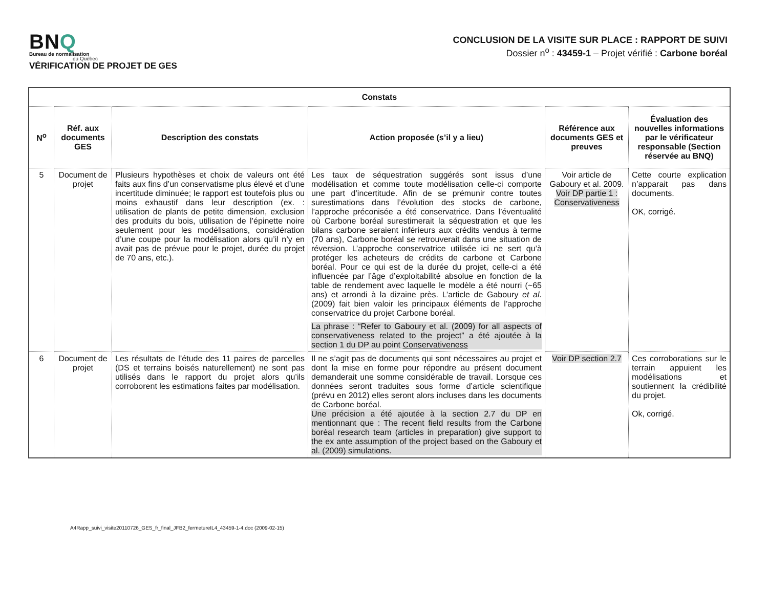BNQ
Bureau de normalisation
du Québec
VÉRIFICATION DE PROJET DE GES
CONCLUSION DE LA VISITE SUR PLACE : RAPPORT DE SUIVI
Dossier n<sup>o</sup> : 43459-1 – Projet vérifié : Carbone boréal
| Constats | | | | | |
| --- | --- | --- | --- | --- | --- |
| N<sup>o</sup> | Réf. aux documents GES | Description des constats | Action proposée (s’il y a lieu) | Référence aux documents GES et preuves | Évaluation des nouvelles informations par le vérificateur responsable (Section réservée au BNQ) |
| 5 | Document de projet | Plusieurs hypothèses et choix de valeurs ont été faits aux fins d’un conservatisme plus élevé et d’une incertitude diminuée; le rapport est toutefois plus ou moins exhaustif dans leur description (ex. : utilisation de plants de petite dimension, exclusion des produits du bois, utilisation de l’épinette noire seulement pour les modélisations, considération d’une coupe pour la modélisation alors qu’il n’y en avait pas de prévue pour le projet, durée du projet de 70 ans, etc.). | Les taux de séquestration suggérés sont issus d’une modélisation et comme toute modélisation celle-ci comporte une part d’incertitude. Afin de se prémunir contre toutes surestimations dans l’évolution des stocks de carbone, l’approche préconisée a été conservatrice. Dans l’éventualité où Carbone boréal surestimerait la séquestration et que les bilans carbone seraient inférieurs aux crédits vendus à terme (70 ans), Carbone boréal se retrouverait dans une situation de réversion. L’approche conservatrice utilisée ici ne sert qu’à protéger les acheteurs de crédits de carbone et Carbone boréal. Pour ce qui est de la durée du projet, celle-ci a été influencée par l’âge d’exploitabilité absolue en fonction de la table de rendement avec laquelle le modèle a été nourri (~65 ans) et arrondi à la dizaine près. L’article de Gaboury et al . (2009) fait bien valoir les principaux éléments de l’approche conservatrice du projet Carbone boréal. La phrase : “Refer to Gaboury et al. (2009) for all aspects of conservativeness related to the project” a été ajoutée à la section 1 du DP au point Conservativeness | Voir article de Gaboury et al. 2009. Voir DP partie 1 : Conservativeness | Cette courte explication n’apparait pas dans documents. OK, corrigé. |
| 6 | Document de projet | Les résultats de l’étude des 11 paires de parcelles (DS et terrains boisés naturellement) ne sont pas utilisés dans le rapport du projet alors qu’ils corroborent les estimations faites par modélisation. | Il ne s’agit pas de documents qui sont nécessaires au projet et dont la mise en forme pour répondre au présent document demanderait une somme considérable de travail. Lorsque ces données seront traduites sous forme d’article scientifique (prévu en 2012) elles seront alors incluses dans les documents de Carbone boréal. Une précision a été ajoutée à la section 2.7 du DP en mentionnant que : The recent field results from the Carbone boréal research team (articles in preparation) give support to the ex ante assumption of the project based on the Gaboury et al. (2009) simulations. | Voir DP section 2.7 | Ces corroborations sur le terrain appuient les modélisations et soutiennent la crédibilité du projet. Ok, corrigé. |
A4Rapp_suivi_visite20110726_GES_fr_final_JFB2_fermetureIL4_43459-1-4.doc (2009-02-15)